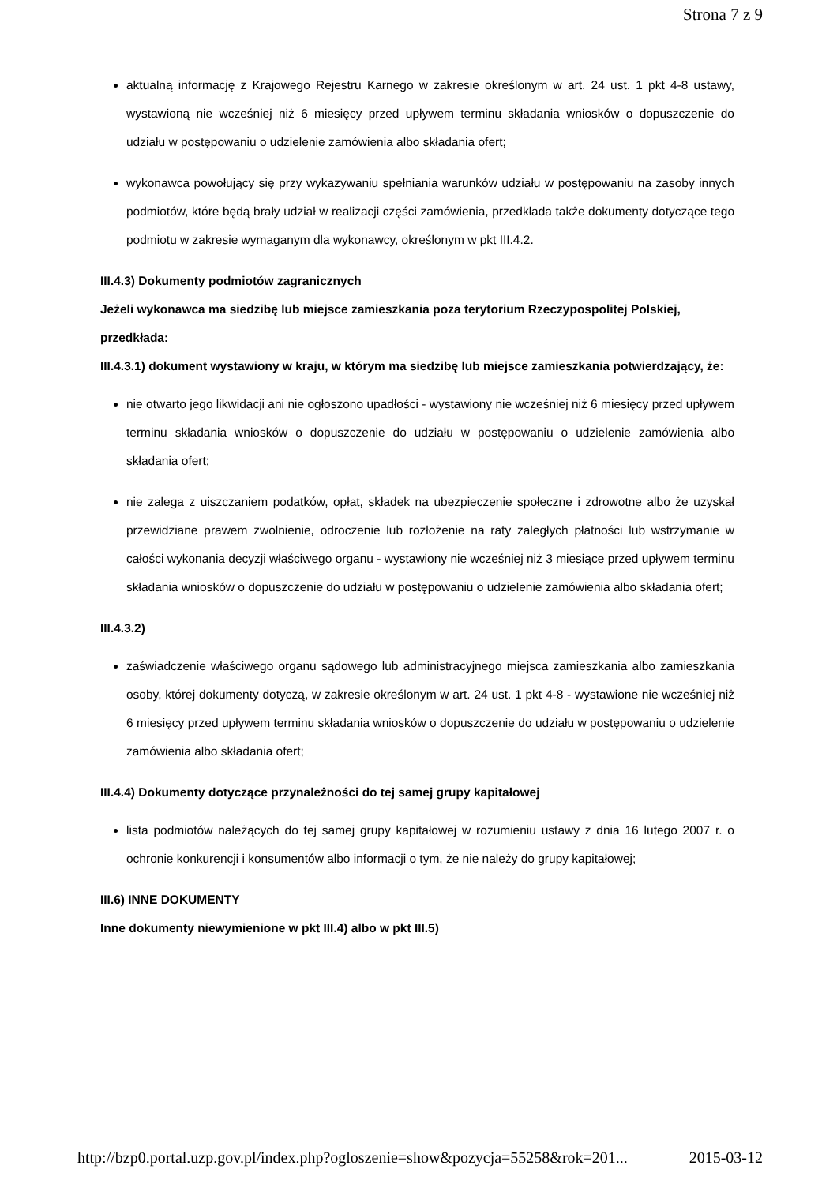Strona 7 z 9
aktualną informację z Krajowego Rejestru Karnego w zakresie określonym w art. 24 ust. 1 pkt 4-8 ustawy, wystawioną nie wcześniej niż 6 miesięcy przed upływem terminu składania wniosków o dopuszczenie do udziału w postępowaniu o udzielenie zamówienia albo składania ofert;
wykonawca powołujący się przy wykazywaniu spełniania warunków udziału w postępowaniu na zasoby innych podmiotów, które będą brały udział w realizacji części zamówienia, przedkłada także dokumenty dotyczące tego podmiotu w zakresie wymaganym dla wykonawcy, określonym w pkt III.4.2.
III.4.3) Dokumenty podmiotów zagranicznych
Jeżeli wykonawca ma siedzibę lub miejsce zamieszkania poza terytorium Rzeczypospolitej Polskiej, przedkłada:
III.4.3.1) dokument wystawiony w kraju, w którym ma siedzibę lub miejsce zamieszkania potwierdzający, że:
nie otwarto jego likwidacji ani nie ogłoszono upadłości - wystawiony nie wcześniej niż 6 miesięcy przed upływem terminu składania wniosków o dopuszczenie do udziału w postępowaniu o udzielenie zamówienia albo składania ofert;
nie zalega z uiszczaniem podatków, opłat, składek na ubezpieczenie społeczne i zdrowotne albo że uzyskał przewidziane prawem zwolnienie, odroczenie lub rozłożenie na raty zaległych płatności lub wstrzymanie w całości wykonania decyzji właściwego organu - wystawiony nie wcześniej niż 3 miesiące przed upływem terminu składania wniosków o dopuszczenie do udziału w postępowaniu o udzielenie zamówienia albo składania ofert;
III.4.3.2)
zaświadczenie właściwego organu sądowego lub administracyjnego miejsca zamieszkania albo zamieszkania osoby, której dokumenty dotyczą, w zakresie określonym w art. 24 ust. 1 pkt 4-8 - wystawione nie wcześniej niż 6 miesięcy przed upływem terminu składania wniosków o dopuszczenie do udziału w postępowaniu o udzielenie zamówienia albo składania ofert;
III.4.4) Dokumenty dotyczące przynależności do tej samej grupy kapitałowej
lista podmiotów należących do tej samej grupy kapitałowej w rozumieniu ustawy z dnia 16 lutego 2007 r. o ochronie konkurencji i konsumentów albo informacji o tym, że nie należy do grupy kapitałowej;
III.6) INNE DOKUMENTY
Inne dokumenty niewymienione w pkt III.4) albo w pkt III.5)
http://bzp0.portal.uzp.gov.pl/index.php?ogloszenie=show&pozycja=55258&rok=201... 2015-03-12